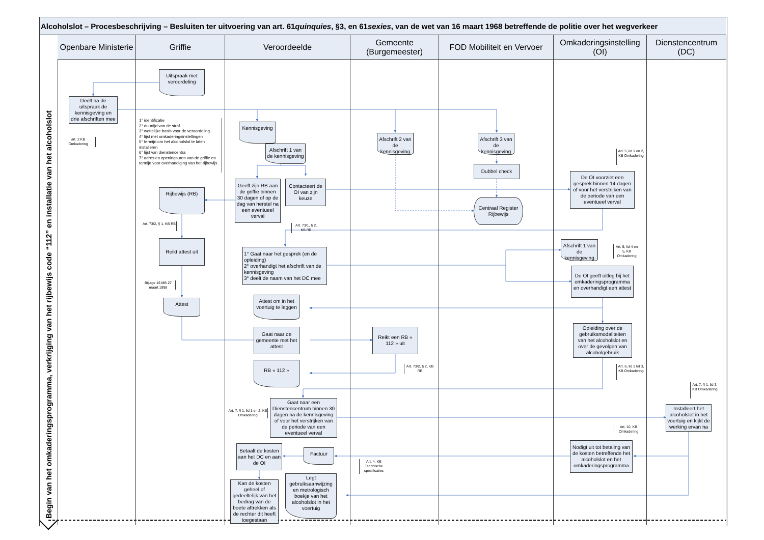Alcoholslot – Procesbeschrijving – Besluiten ter uitvoering van art. 61quinquies, §3, en 61sexies, van de wet van 16 maart 1968 betreffende de politie over het wegverkeer
Begin van het omkaderingsprogramma, verkrijging van het rijbewijs code “112” en installatie van het alcoholslot
Openbare Ministerie
Deelt na de uitspraak de kennisgeving en drie afschriften mee
art. 2 KB Omkadering
Griffie
Uitspraak met veroordeling
1° identificatie
2° duurtijd van de straf
3° wettelijke basis voor de veroordeling
4° lijst met omkaderingsinstellingen
5° termijn om het alcoholslot te laten installeren
6° lijst van dienstencentra
7° adres en openingsuren van de griffie en termijn voor overhandiging van het rijbewijs
Rijbewijs (RB)
Art. 73/2, § 1, KB RB
Reikt attest uit
Bijlage 16 MB 27 maart 1998
Attest
Veroordeelde
Kennisgeving
Afschrift 1 van de kennisgeving
Geeft zijn RB aan de griffie binnen 30 dagen of op de dag van herstel na een eventueel verval
Contacteert de OI van zijn keuze
Art. 73/1, § 2, KB RB
1° Gaat naar het gesprek (en de opleiding)
2° overhandigt het afschrift van de kennisgeving
3° deelt de naam van het DC mee
Attest om in het voertuig te leggen
Gaat naar de gemeente met het attest
RB « 112 »
Art. 7, § 1, lid 1 en 2, KB Omkadering
Gaat naar een Dienstencentrum binnen 30 dagen na de kennisgeving of voor het verstrijken van de periode van een eventueel verval
Betaalt de kosten aan het DC en aan de OI
Factuur
Kan de kosten geheel of gedeeltelijk van het bedrag van de boete aftrekken als de rechter dit heeft toegestaan
Legt gebruiksaanwijzing en metrologisch boekje van het alcoholslot in het voertuig
Gemeente
(Burgemeester)
Afschrift 2 van de kennisgeving
Reikt een RB « 112 » uit
Art. 73/2, § 2, KB RB
Art. 4, KB Technische specificaties
FOD Mobiliteit en Vervoer
Afschrift 3 van de kennisgeving
Dubbel check
Centraal Register Rijbewijs
Omkaderingsinstelling
(OI)
Art. 5, lid 1 en 2, KB Omkadering
De OI voorziet een gesprek binnen 14 dagen of voor het verstrijken van de periode van een eventueel verval
Afschrift 1 van de kennisgeving
Art. 5, lid 4 en 5, KB Omkadering
De OI geeft uitleg bij het omkaderingsprogramma en overhandigt een attest
Opleiding over de gebruiksmodaliteiten van het alcoholslot en over de gevolgen van alcoholgebruik
Art. 6, lid 1 tot 3, KB Omkadering
Art. 10, KB Omkadering
Nodigt uit tot betaling van de kosten betreffende het alcoholslot en het omkaderingsprogramma
Dienstencentrum
(DC)
Art. 7, § 1, lid 3, KB Omkadering
Installeert het alcoholslot in het voertuig en kijkt de werking ervan na